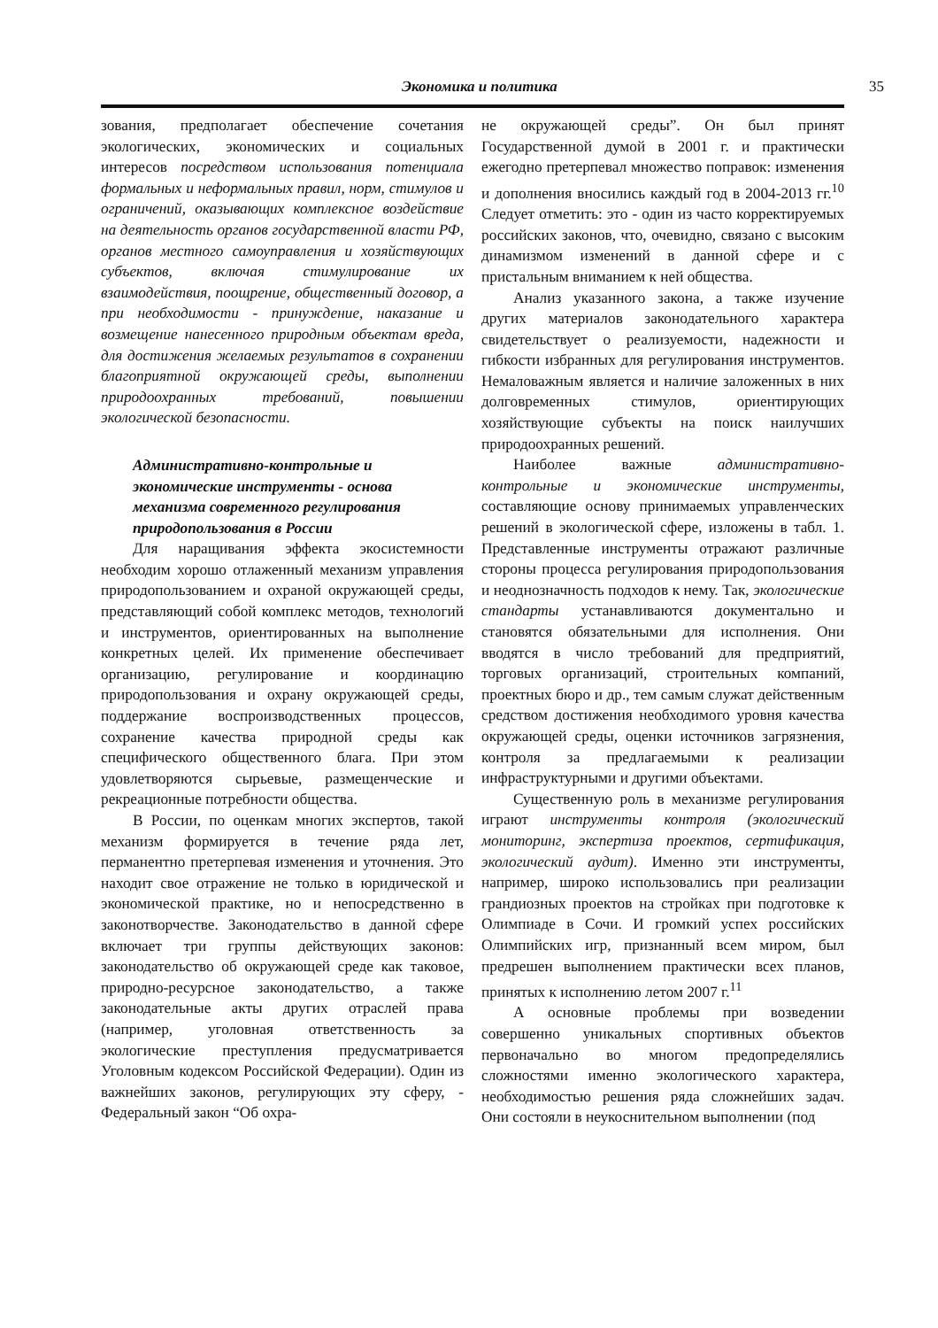Экономика и политика 35
зования, предполагает обеспечение сочетания экологических, экономических и социальных интересов посредством использования потенциала формальных и неформальных правил, норм, стимулов и ограничений, оказывающих комплексное воздействие на деятельность органов государственной власти РФ, органов местного самоуправления и хозяйствующих субъектов, включая стимулирование их взаимодействия, поощрение, общественный договор, а при необходимости - принуждение, наказание и возмещение нанесенного природным объектам вреда, для достижения желаемых результатов в сохранении благоприятной окружающей среды, выполнении природоохранных требований, повышении экологической безопасности.
Административно-контрольные и экономические инструменты - основа механизма современного регулирования природопользования в России
Для наращивания эффекта экосистемности необходим хорошо отлаженный механизм управления природопользованием и охраной окружающей среды, представляющий собой комплекс методов, технологий и инструментов, ориентированных на выполнение конкретных целей. Их применение обеспечивает организацию, регулирование и координацию природопользования и охрану окружающей среды, поддержание воспроизводственных процессов, сохранение качества природной среды как специфического общественного блага. При этом удовлетворяются сырьевые, размещенческие и рекреационные потребности общества.
В России, по оценкам многих экспертов, такой механизм формируется в течение ряда лет, перманентно претерпевая изменения и уточнения. Это находит свое отражение не только в юридической и экономической практике, но и непосредственно в законотворчестве. Законодательство в данной сфере включает три группы действующих законов: законодательство об окружающей среде как таковое, природно-ресурсное законодательство, а также законодательные акты других отраслей права (например, уголовная ответственность за экологические преступления предусматривается Уголовным кодексом Российской Федерации). Один из важнейших законов, регулирующих эту сферу, - Федеральный закон “Об охра-
не окружающей среды”. Он был принят Государственной думой в 2001 г. и практически ежегодно претерпевал множество поправок: изменения и дополнения вносились каждый год в 2004-2013 гг.<sup>10</sup> Следует отметить: это - один из часто корректируемых российских законов, что, очевидно, связано с высоким динамизмом изменений в данной сфере и с пристальным вниманием к ней общества.
Анализ указанного закона, а также изучение других материалов законодательного характера свидетельствует о реализуемости, надежности и гибкости избранных для регулирования инструментов. Немаловажным является и наличие заложенных в них долговременных стимулов, ориентирующих хозяйствующие субъекты на поиск наилучших природоохранных решений.
Наиболее важные административно-контрольные и экономические инструменты, составляющие основу принимаемых управленческих решений в экологической сфере, изложены в табл. 1. Представленные инструменты отражают различные стороны процесса регулирования природопользования и неоднозначность подходов к нему. Так, экологические стандарты устанавливаются документально и становятся обязательными для исполнения. Они вводятся в число требований для предприятий, торговых организаций, строительных компаний, проектных бюро и др., тем самым служат действенным средством достижения необходимого уровня качества окружающей среды, оценки источников загрязнения, контроля за предлагаемыми к реализации инфраструктурными и другими объектами.
Существенную роль в механизме регулирования играют инструменты контроля (экологический мониторинг, экспертиза проектов, сертификация, экологический аудит). Именно эти инструменты, например, широко использовались при реализации грандиозных проектов на стройках при подготовке к Олимпиаде в Сочи. И громкий успех российских Олимпийских игр, признанный всем миром, был предрешен выполнением практически всех планов, принятых к исполнению летом 2007 г.<sup>11</sup>
А основные проблемы при возведении совершенно уникальных спортивных объектов первоначально во многом предопределялись сложностями именно экологического характера, необходимостью решения ряда сложнейших задач. Они состояли в неукоснительном выполнении (под